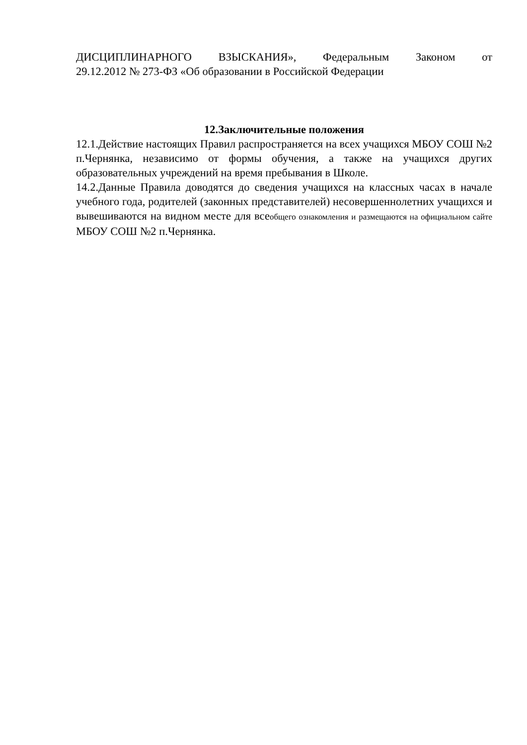ДИСЦИПЛИНАРНОГО ВЗЫСКАНИЯ», Федеральным Законом от
29.12.2012 № 273-ФЗ «Об образовании в Российской Федерации
12.Заключительные положения
12.1.Действие настоящих Правил распространяется на всех учащихся МБОУ СОШ №2 п.Чернянка, независимо от формы обучения, а также на учащихся других образовательных учреждений на время пребывания в Школе.
14.2.Данные Правила доводятся до сведения учащихся на классных часах в начале учебного года, родителей (законных представителей) несовершеннолетних учащихся и вывешиваются на видном месте для всеобщего ознакомления и размещаются на официальном сайте МБОУ СОШ №2 п.Чернянка.